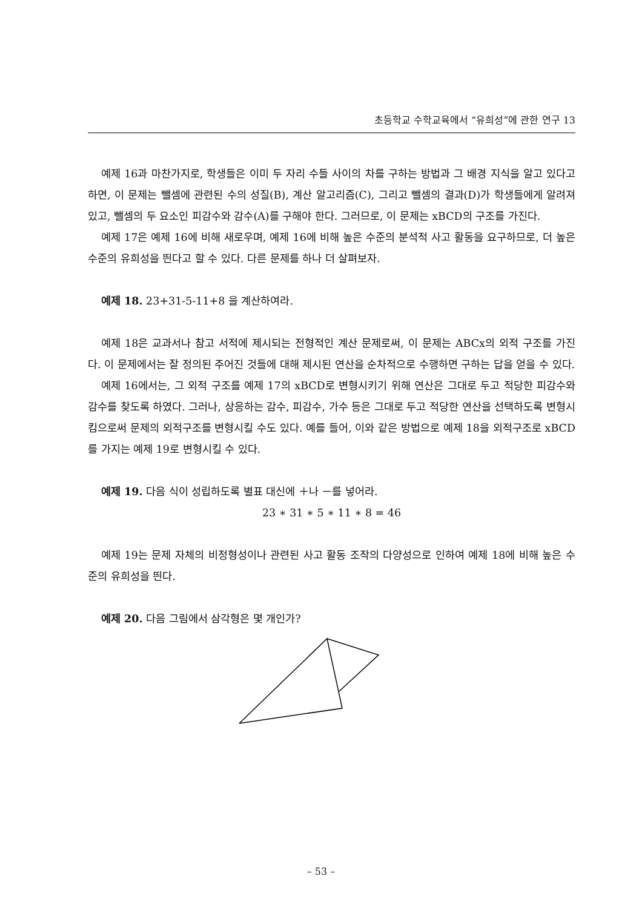초등학교 수학교육에서 “유희성”에 관한 연구 13
예제 16과 마찬가지로, 학생들은 이미 두 자리 수들 사이의 차를 구하는 방법과 그 배경 지식을 알고 있다고 하면, 이 문제는 뺄셈에 관련된 수의 성질(B), 계산 알고리즘(C), 그리고 뺄셈의 결과(D)가 학생들에게 알려져 있고, 뺄셈의 두 요소인 피감수와 감수(A)를 구해야 한다. 그러므로, 이 문제는 xBCD의 구조를 가진다.
예제 17은 예제 16에 비해 새로우며, 예제 16에 비해 높은 수준의 분석적 사고 활동을 요구하므로, 더 높은 수준의 유희성을 띈다고 할 수 있다. 다른 문제를 하나 더 살펴보자.
예제 18. 23+31-5-11+8 을 계산하여라.
예제 18은 교과서나 참고 서적에 제시되는 전형적인 계산 문제로써, 이 문제는 ABCx의 외적 구조를 가진다. 이 문제에서는 잘 정의된 주어진 것들에 대해 제시된 연산을 순차적으로 수행하면 구하는 답을 얻을 수 있다.
예제 16에서는, 그 외적 구조를 예제 17의 xBCD로 변형시키기 위해 연산은 그대로 두고 적당한 피감수와 감수를 찾도록 하였다. 그러나, 상응하는 감수, 피감수, 가수 등은 그대로 두고 적당한 연산을 선택하도록 변형시킴으로써 문제의 외적구조를 변형시킬 수도 있다. 예를 들어, 이와 같은 방법으로 예제 18을 외적구조로 xBCD를 가지는 예제 19로 변형시킬 수 있다.
예제 19. 다음 식이 성립하도록 별표 대신에 ＋나 －를 넣어라.
23 ∗ 31 ∗ 5 ∗ 11 ∗ 8 = 46
예제 19는 문제 자체의 비정형성이나 관련된 사고 활동 조작의 다양성으로 인하여 예제 18에 비해 높은 수준의 유희성을 띈다.
예제 20. 다음 그림에서 삼각형은 몇 개인가?
– 53 –